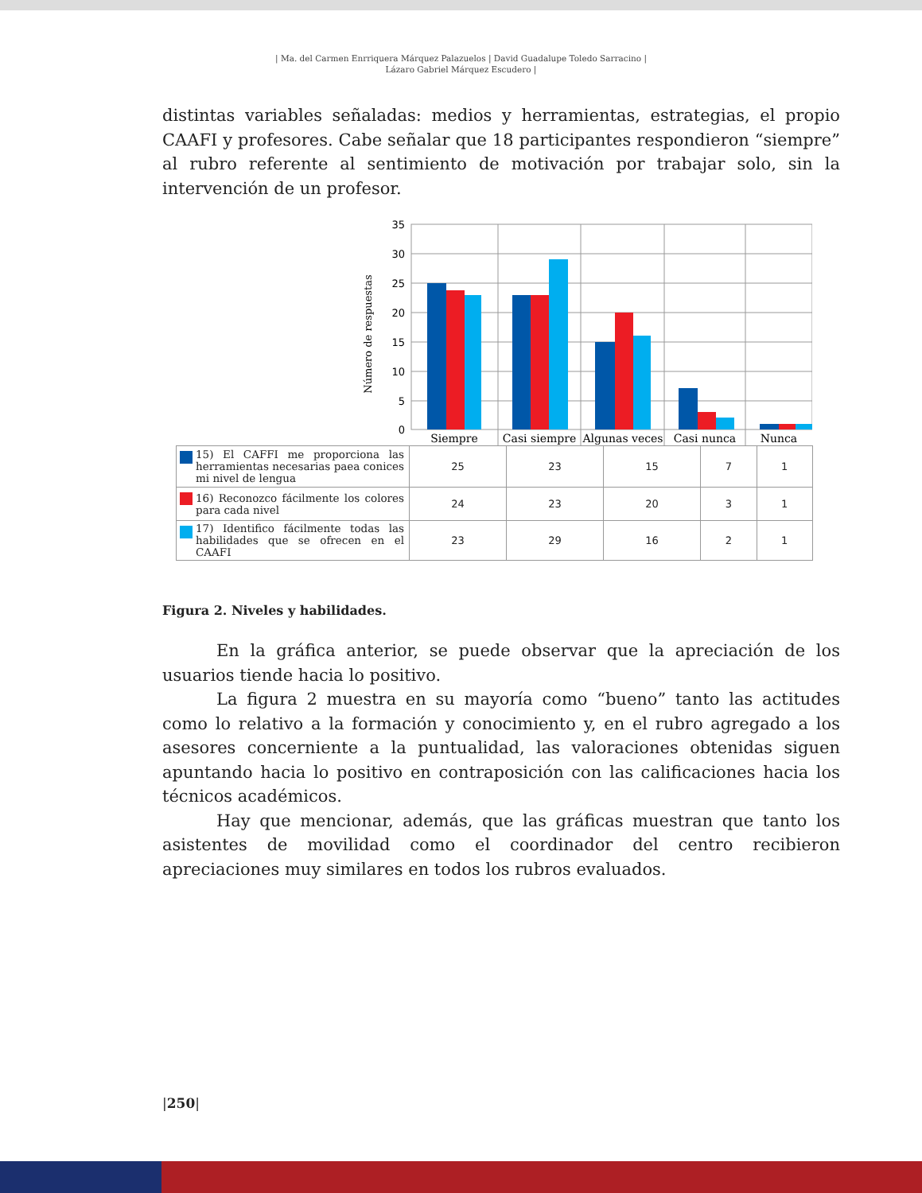| Ma. del Carmen Enrriquera Márquez Palazuelos | David Guadalupe Toledo Sarracino |
Lázaro Gabriel Márquez Escudero |
distintas variables señaladas: medios y herramientas, estrategias, el propio CAAFI y profesores. Cabe señalar que 18 participantes respondieron “siempre” al rubro referente al sentimiento de motivación por trabajar solo, sin la intervención de un profesor.
35
30
25
20
15
10
5
0
Número de respuestas
Siempre
Casi siempre
Algunas veces
Casi nunca
Nunca
| 15) El CAFFI me proporciona las herramientas necesarias paea conices mi nivel de lengua | 25 | 23 | 15 | 7 | 1 |
| 16) Reconozco fácilmente los colores para cada nivel | 24 | 23 | 20 | 3 | 1 |
| 17) Identifico fácilmente todas las habilidades que se ofrecen en el CAAFI | 23 | 29 | 16 | 2 | 1 |
Figura 2. Niveles y habilidades.
En la gráfica anterior, se puede observar que la apreciación de los usuarios tiende hacia lo positivo.
La figura 2 muestra en su mayoría como “bueno” tanto las actitudes como lo relativo a la formación y conocimiento y, en el rubro agregado a los asesores concerniente a la puntualidad, las valoraciones obtenidas siguen apuntando hacia lo positivo en contraposición con las calificaciones hacia los técnicos académicos.
Hay que mencionar, además, que las gráficas muestran que tanto los asistentes de movilidad como el coordinador del centro recibieron apreciaciones muy similares en todos los rubros evaluados.
|250|